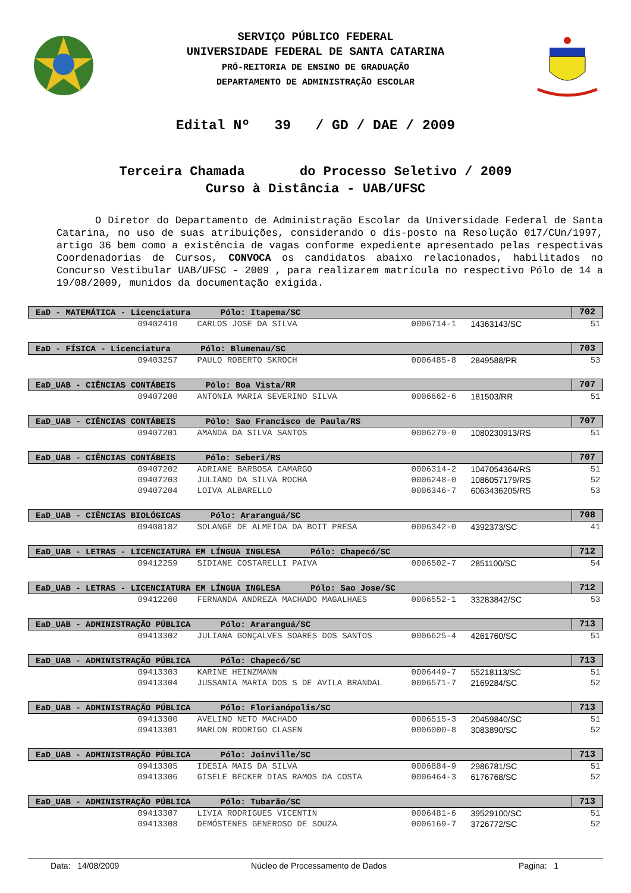SERVIÇO PÚBLICO FEDERAL
UNIVERSIDADE FEDERAL DE SANTA CATARINA
PRÓ-REITORIA DE ENSINO DE GRADUAÇÃO
DEPARTAMENTO DE ADMINISTRAÇÃO ESCOLAR
Edital Nº 39 / GD / DAE / 2009
Terceira Chamada do Processo Seletivo / 2009
Curso à Distância - UAB/UFSC
O Diretor do Departamento de Administração Escolar da Universidade Federal de Santa Catarina, no uso de suas atribuições, considerando o dis-posto na Resolução 017/CUn/1997, artigo 36 bem como a existência de vagas conforme expediente apresentado pelas respectivas Coordenadorias de Cursos, CONVOCA os candidatos abaixo relacionados, habilitados no Concurso Vestibular UAB/UFSC - 2009 , para realizarem matrícula no respectivo Pólo de 14 a 19/08/2009, munidos da documentação exigida.
| EaD - MATEMÁTICA - Licenciatura Pólo: Itapema/SC | | | | | 702 |
| --- | --- | --- | --- | --- | --- |
| | 09402410 | CARLOS JOSE DA SILVA | 0006714-1 | 14363143/SC | 51 |
| EaD - FÍSICA - Licenciatura Pólo: Blumenau/SC | | | | | 703 |
| | 09403257 | PAULO ROBERTO SKROCH | 0006485-8 | 2849588/PR | 53 |
| EaD_UAB - CIÊNCIAS CONTÁBEIS Pólo: Boa Vista/RR | | | | | 707 |
| | 09407200 | ANTONIA MARIA SEVERINO SILVA | 0006662-6 | 181503/RR | 51 |
| EaD_UAB - CIÊNCIAS CONTÁBEIS Pólo: Sao Francisco de Paula/RS | | | | | 707 |
| | 09407201 | AMANDA DA SILVA SANTOS | 0006279-0 | 1080230913/RS | 51 |
| EaD_UAB - CIÊNCIAS CONTÁBEIS Pólo: Seberi/RS | | | | | 707 |
| | 09407202 | ADRIANE BARBOSA CAMARGO | 0006314-2 | 1047054364/RS | 51 |
| | 09407203 | JULIANO DA SILVA ROCHA | 0006248-0 | 1086057179/RS | 52 |
| | 09407204 | LOIVA ALBARELLO | 0006346-7 | 6063436205/RS | 53 |
| EaD_UAB - CIÊNCIAS BIOLÓGICAS Pólo: Araranguá/SC | | | | | 708 |
| | 09408182 | SOLANGE DE ALMEIDA DA BOIT PRESA | 0006342-0 | 4392373/SC | 41 |
| EaD_UAB - LETRAS - LICENCIATURA EM LÍNGUA INGLESA Pólo: Chapecó/SC | | | | | 712 |
| | 09412259 | SIDIANE COSTARELLI PAIVA | 0006502-7 | 2851100/SC | 54 |
| EaD_UAB - LETRAS - LICENCIATURA EM LÍNGUA INGLESA Pólo: Sao Jose/SC | | | | | 712 |
| | 09412260 | FERNANDA ANDREZA MACHADO MAGALHAES | 0006552-1 | 33283842/SC | 53 |
| EaD_UAB - ADMINISTRAÇÃO PÚBLICA Pólo: Araranguá/SC | | | | | 713 |
| | 09413302 | JULIANA GONÇALVES SOARES DOS SANTOS | 0006625-4 | 4261760/SC | 51 |
| EaD_UAB - ADMINISTRAÇÃO PÚBLICA Pólo: Chapecó/SC | | | | | 713 |
| | 09413303 | KARINE HEINZMANN | 0006449-7 | 55218113/SC | 51 |
| | 09413304 | JUSSANIA MARIA DOS S DE AVILA BRANDAL | 0006571-7 | 2169284/SC | 52 |
| EaD_UAB - ADMINISTRAÇÃO PÚBLICA Pólo: Florianópolis/SC | | | | | 713 |
| | 09413300 | AVELINO NETO MACHADO | 0006515-3 | 20459840/SC | 51 |
| | 09413301 | MARLON RODRIGO CLASEN | 0006000-8 | 3083890/SC | 52 |
| EaD_UAB - ADMINISTRAÇÃO PÚBLICA Pólo: Joinville/SC | | | | | 713 |
| | 09413305 | IDESIA MAIS DA SILVA | 0006884-9 | 2986781/SC | 51 |
| | 09413306 | GISELE BECKER DIAS RAMOS DA COSTA | 0006464-3 | 6176768/SC | 52 |
| EaD_UAB - ADMINISTRAÇÃO PÚBLICA Pólo: Tubarão/SC | | | | | 713 |
| | 09413307 | LIVIA RODRIGUES VICENTIN | 0006481-6 | 39529100/SC | 51 |
| | 09413308 | DEMÓSTENES GENEROSO DE SOUZA | 0006169-7 | 3726772/SC | 52 |
Data: 14/08/2009 Núcleo de Processamento de Dados Pagina: 1